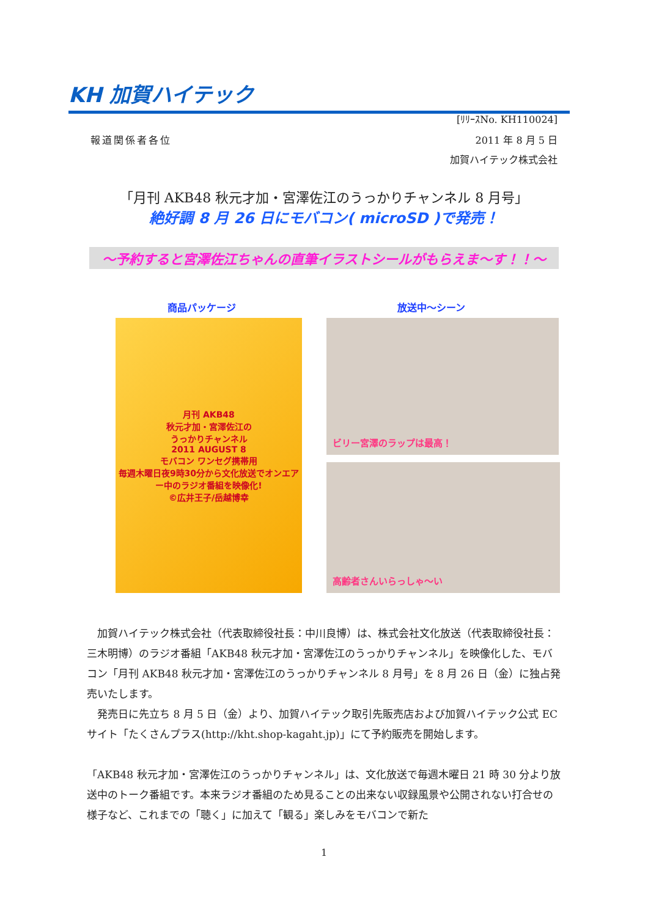KH 加賀ハイテック
[ﾘﾘｰｽNo. KH110024]
報道関係者各位 2011 年 8 月 5 日
加賀ハイテック株式会社
「月刊 AKB48 秋元才加・宮澤佐江のうっかりチャンネル 8 月号」
絶好調 8 月 26 日にモバコン( microSD )で発売！
～予約すると宮澤佐江ちゃんの直筆イラストシールがもらえま～す！！～
商品パッケージ 放送中～シーン
月刊 AKB48
秋元才加・宮澤佐江の
うっかりチャンネル
2011 AUGUST 8
モバコン ワンセグ携帯用
毎週木曜日夜9時30分から文化放送でオンエアー中のラジオ番組を映像化!
©広井王子/岳越博幸
ビリー宮澤のラップは最高！
高齢者さんいらっしゃ～い
　加賀ハイテック株式会社（代表取締役社長：中川良博）は、株式会社文化放送（代表取締役社長：三木明博）のラジオ番組「AKB48 秋元才加・宮澤佐江のうっかりチャンネル」を映像化した、モバコン「月刊 AKB48 秋元才加・宮澤佐江のうっかりチャンネル 8 月号」を 8 月 26 日（金）に独占発売いたします。
　発売日に先立ち 8 月 5 日（金）より、加賀ハイテック取引先販売店および加賀ハイテック公式 EC サイト「たくさんプラス(http://kht.shop-kagaht.jp)」にて予約販売を開始します。
「AKB48 秋元才加・宮澤佐江のうっかりチャンネル」は、文化放送で毎週木曜日 21 時 30 分より放送中のトーク番組です。本来ラジオ番組のため見ることの出来ない収録風景や公開されない打合せの様子など、これまでの「聴く」に加えて「観る」楽しみをモバコンで新た
1